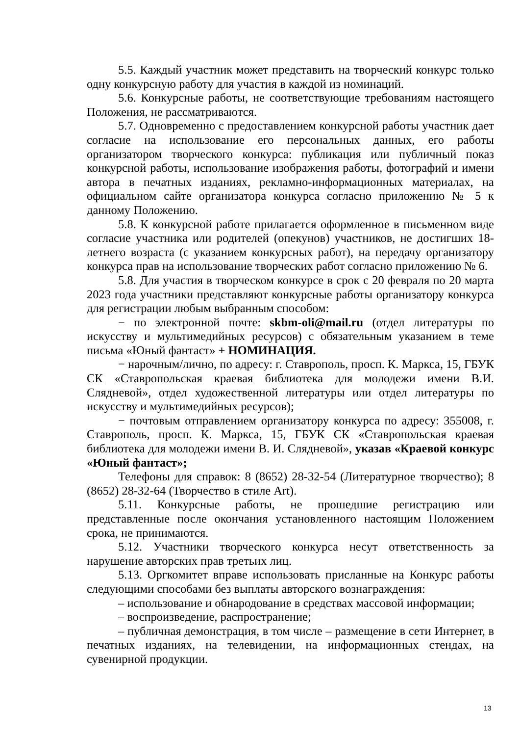5.5. Каждый участник может представить на творческий конкурс только одну конкурсную работу для участия в каждой из номинаций.
5.6. Конкурсные работы, не соответствующие требованиям настоящего Положения, не рассматриваются.
5.7. Одновременно с предоставлением конкурсной работы участник дает согласие на использование его персональных данных, его работы организатором творческого конкурса: публикация или публичный показ конкурсной работы, использование изображения работы, фотографий и имени автора в печатных изданиях, рекламно-информационных материалах, на официальном сайте организатора конкурса согласно приложению № 5 к данному Положению.
5.8. К конкурсной работе прилагается оформленное в письменном виде согласие участника или родителей (опекунов) участников, не достигших 18-летнего возраста (с указанием конкурсных работ), на передачу организатору конкурса прав на использование творческих работ согласно приложению № 6.
5.8. Для участия в творческом конкурсе в срок с 20 февраля по 20 марта 2023 года участники представляют конкурсные работы организатору конкурса для регистрации любым выбранным способом:
− по электронной почте: skbm-oli@mail.ru (отдел литературы по искусству и мультимедийных ресурсов) с обязательным указанием в теме письма «Юный фантаст» + НОМИНАЦИЯ.
− нарочным/лично, по адресу: г. Ставрополь, просп. К. Маркса, 15, ГБУК СК «Ставропольская краевая библиотека для молодежи имени В.И. Слядневой», отдел художественной литературы или отдел литературы по искусству и мультимедийных ресурсов);
− почтовым отправлением организатору конкурса по адресу: 355008, г. Ставрополь, просп. К. Маркса, 15, ГБУК СК «Ставропольская краевая библиотека для молодежи имени В. И. Слядневой», указав «Краевой конкурс «Юный фантаст»;
Телефоны для справок: 8 (8652) 28-32-54 (Литературное творчество); 8 (8652) 28-32-64 (Творчество в стиле Art).
5.11. Конкурсные работы, не прошедшие регистрацию или представленные после окончания установленного настоящим Положением срока, не принимаются.
5.12. Участники творческого конкурса несут ответственность за нарушение авторских прав третьих лиц.
5.13. Оргкомитет вправе использовать присланные на Конкурс работы следующими способами без выплаты авторского вознаграждения:
– использование и обнародование в средствах массовой информации;
– воспроизведение, распространение;
– публичная демонстрация, в том числе – размещение в сети Интернет, в печатных изданиях, на телевидении, на информационных стендах, на сувенирной продукции.
13